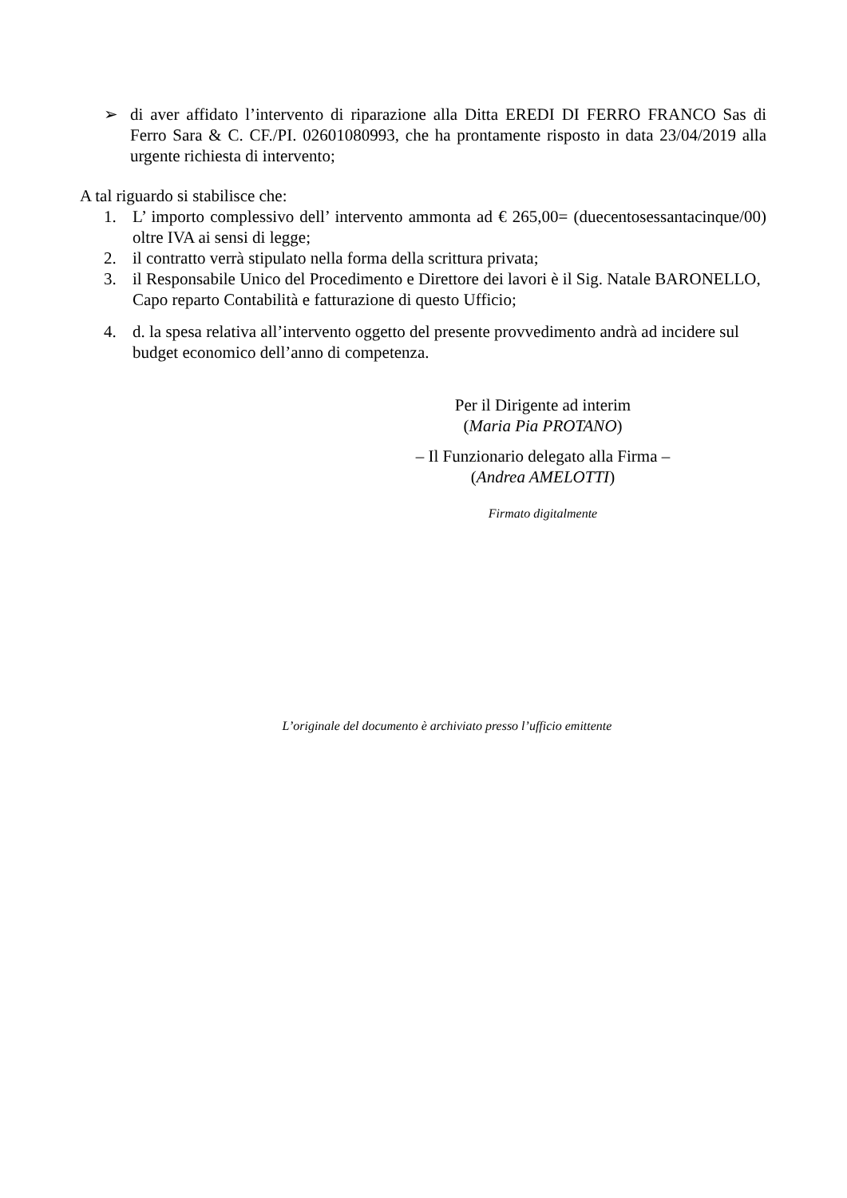➢ di aver affidato l’intervento di riparazione alla Ditta EREDI DI FERRO FRANCO Sas di Ferro Sara & C. CF./PI. 02601080993, che ha prontamente risposto in data 23/04/2019 alla urgente richiesta di intervento;
A tal riguardo si stabilisce che:
1. L’ importo complessivo dell’ intervento ammonta ad € 265,00= (duecentosessantacinque/00) oltre IVA ai sensi di legge;
2. il contratto verrà stipulato nella forma della scrittura privata;
3. il Responsabile Unico del Procedimento e Direttore dei lavori è il Sig. Natale BARONELLO, Capo reparto Contabilità e fatturazione di questo Ufficio;
4. d. la spesa relativa all’intervento oggetto del presente provvedimento andrà ad incidere sul budget economico dell’anno di competenza.
Per il Dirigente ad interim
(Maria Pia PROTANO)
– Il Funzionario delegato alla Firma –
(Andrea AMELOTTI)
Firmato digitalmente
L’originale del documento è archiviato presso l’ufficio emittente